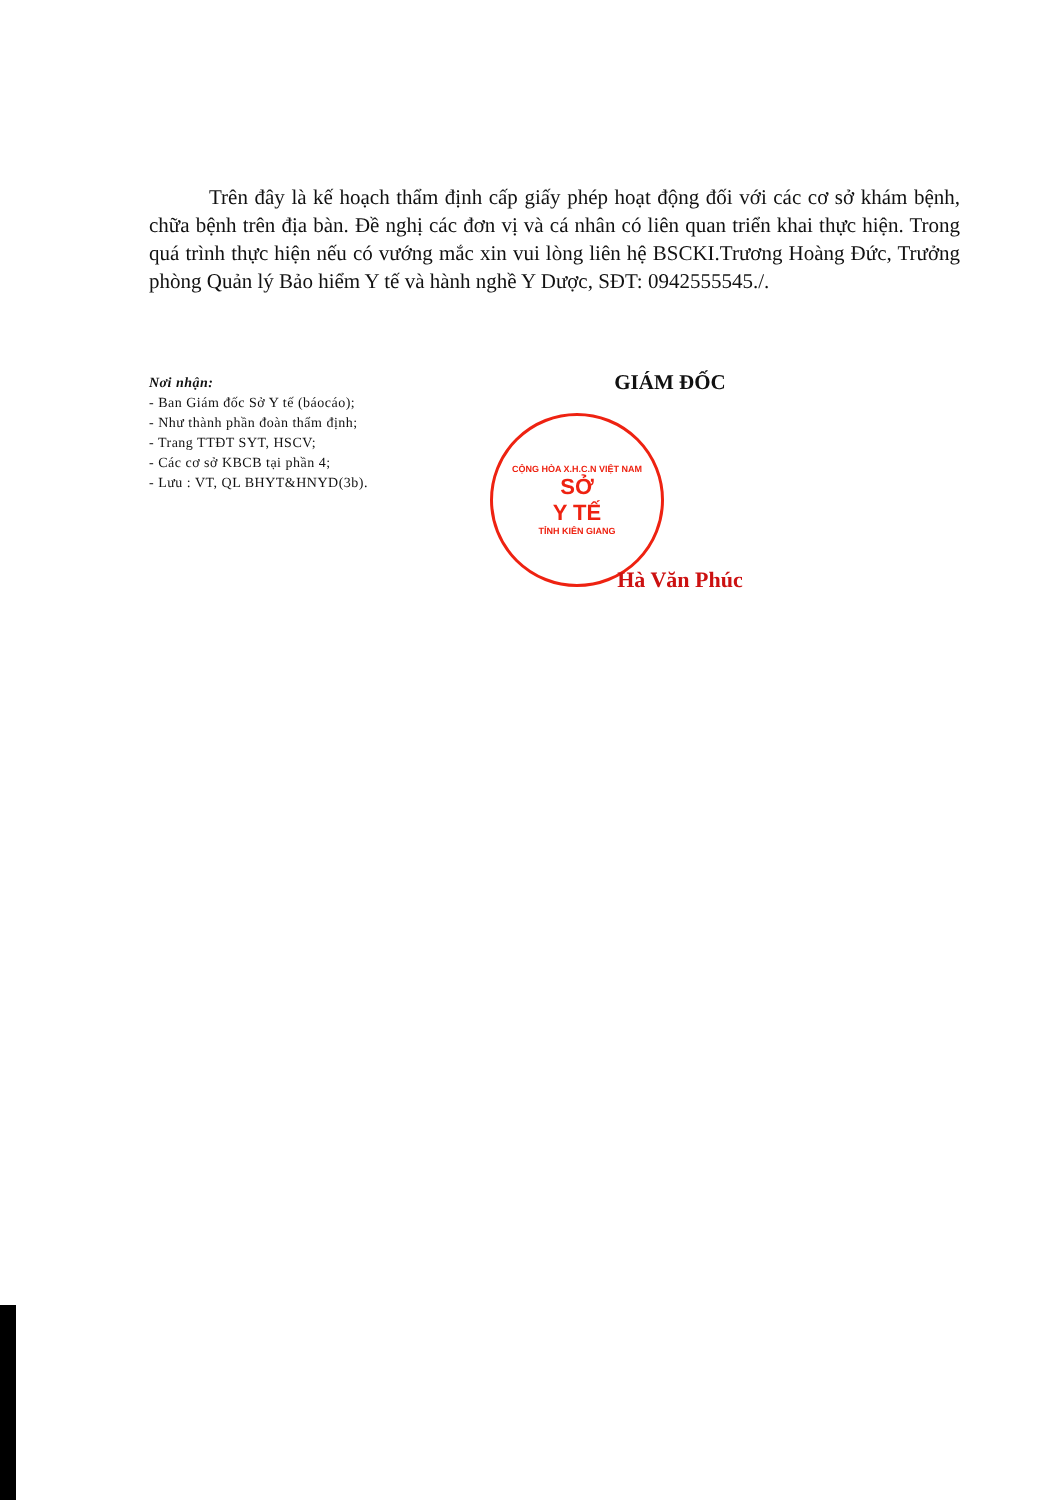Trên đây là kế hoạch thẩm định cấp giấy phép hoạt động đối với các cơ sở khám bệnh, chữa bệnh trên địa bàn. Đề nghị các đơn vị và cá nhân có liên quan triển khai thực hiện. Trong quá trình thực hiện nếu có vướng mắc xin vui lòng liên hệ BSCKI.Trương Hoàng Đức, Trưởng phòng Quản lý Bảo hiểm Y tế và hành nghề Y Dược, SĐT: 0942555545./.
Nơi nhận:
- Ban Giám đốc Sở Y tế (báocáo);
- Như thành phần đoàn thẩm định;
- Trang TTĐT SYT, HSCV;
- Các cơ sở KBCB tại phần 4;
- Lưu : VT, QL BHYT&HNYD(3b).
GIÁM ĐỐC
CỘNG HÒA X.H.C.N VIỆT NAM
SỞ
Y TẾ
TỈNH KIÊN GIANG
Hà Văn Phúc